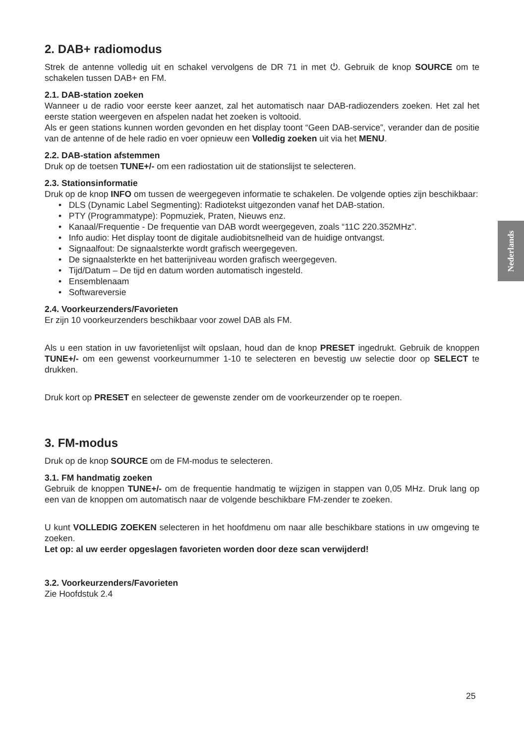2. DAB+ radiomodus
Strek de antenne volledig uit en schakel vervolgens de DR 71 in met ⏻. Gebruik de knop SOURCE om te schakelen tussen DAB+ en FM.
2.1. DAB-station zoeken
Wanneer u de radio voor eerste keer aanzet, zal het automatisch naar DAB-radiozenders zoeken. Het zal het eerste station weergeven en afspelen nadat het zoeken is voltooid.
Als er geen stations kunnen worden gevonden en het display toont “Geen DAB-service”, verander dan de positie van de antenne of de hele radio en voer opnieuw een Volledig zoeken uit via het MENU.
2.2. DAB-station afstemmen
Druk op de toetsen TUNE+/- om een radiostation uit de stationslijst te selecteren.
2.3. Stationsinformatie
Druk op de knop INFO om tussen de weergegeven informatie te schakelen. De volgende opties zijn beschikbaar:
• DLS (Dynamic Label Segmenting): Radiotekst uitgezonden vanaf het DAB-station.
• PTY (Programmatype): Popmuziek, Praten, Nieuws enz.
• Kanaal/Frequentie - De frequentie van DAB wordt weergegeven, zoals “11C 220.352MHz”.
• Info audio: Het display toont de digitale audiobitsnelheid van de huidige ontvangst.
• Signaalfout: De signaalsterkte wordt grafisch weergegeven.
• De signaalsterkte en het batterijniveau worden grafisch weergegeven.
• Tijd/Datum – De tijd en datum worden automatisch ingesteld.
• Ensemblenaam
• Softwareversie
2.4. Voorkeurzenders/Favorieten
Er zijn 10 voorkeurzenders beschikbaar voor zowel DAB als FM.
Als u een station in uw favorietenlijst wilt opslaan, houd dan de knop PRESET ingedrukt. Gebruik de knoppen TUNE+/- om een gewenst voorkeurnummer 1-10 te selecteren en bevestig uw selectie door op SELECT te drukken.
Druk kort op PRESET en selecteer de gewenste zender om de voorkeurzender op te roepen.
3. FM-modus
Druk op de knop SOURCE om de FM-modus te selecteren.
3.1. FM handmatig zoeken
Gebruik de knoppen TUNE+/- om de frequentie handmatig te wijzigen in stappen van 0,05 MHz. Druk lang op een van de knoppen om automatisch naar de volgende beschikbare FM-zender te zoeken.
U kunt VOLLEDIG ZOEKEN selecteren in het hoofdmenu om naar alle beschikbare stations in uw omgeving te zoeken.
Let op: al uw eerder opgeslagen favorieten worden door deze scan verwijderd!
3.2. Voorkeurzenders/Favorieten
Zie Hoofdstuk 2.4
Nederlands
25